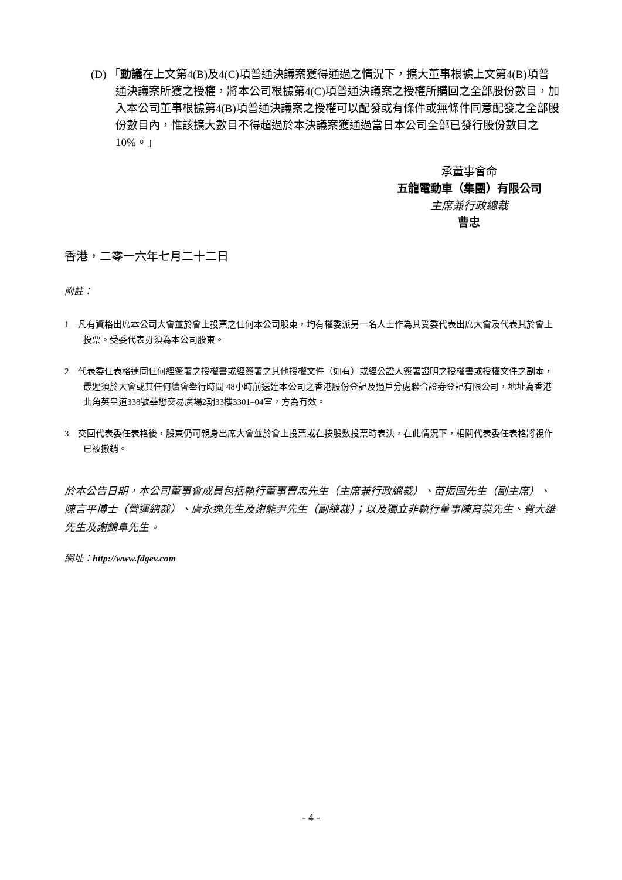(D) 「動議在上文第4(B)及4(C)項普通決議案獲得通過之情況下，擴大董事根據上文第4(B)項普通決議案所獲之授權，將本公司根據第4(C)項普通決議案之授權所購回之全部股份數目，加入本公司董事根據第4(B)項普通決議案之授權可以配發或有條件或無條件同意配發之全部股份數目內，惟該擴大數目不得超過於本決議案獲通過當日本公司全部已發行股份數目之10%。」
承董事會命
五龍電動車（集團）有限公司
主席兼行政總裁
曹忠
香港，二零一六年七月二十二日
附註：
1. 凡有資格出席本公司大會並於會上投票之任何本公司股東，均有權委派另一名人士作為其受委代表出席大會及代表其於會上投票。受委代表毋須為本公司股東。
2. 代表委任表格連同任何經簽署之授權書或經簽署之其他授權文件（如有）或經公證人簽署證明之授權書或授權文件之副本，最遲須於大會或其任何續會舉行時間 48小時前送達本公司之香港股份登記及過戶分處聯合證券登記有限公司，地址為香港北角英皇道338號華懋交易廣場2期33樓3301–04室，方為有效。
3. 交回代表委任表格後，股東仍可親身出席大會並於會上投票或在按股數投票時表決，在此情況下，相關代表委任表格將視作已被撤銷。
於本公告日期，本公司董事會成員包括執行董事曹忠先生（主席兼行政總裁）、苗振国先生（副主席）、陳言平博士（營運總裁）、盧永逸先生及謝能尹先生（副總裁）；以及獨立非執行董事陳育棠先生、費大雄先生及謝錦阜先生。
網址：http://www.fdgev.com
- 4 -